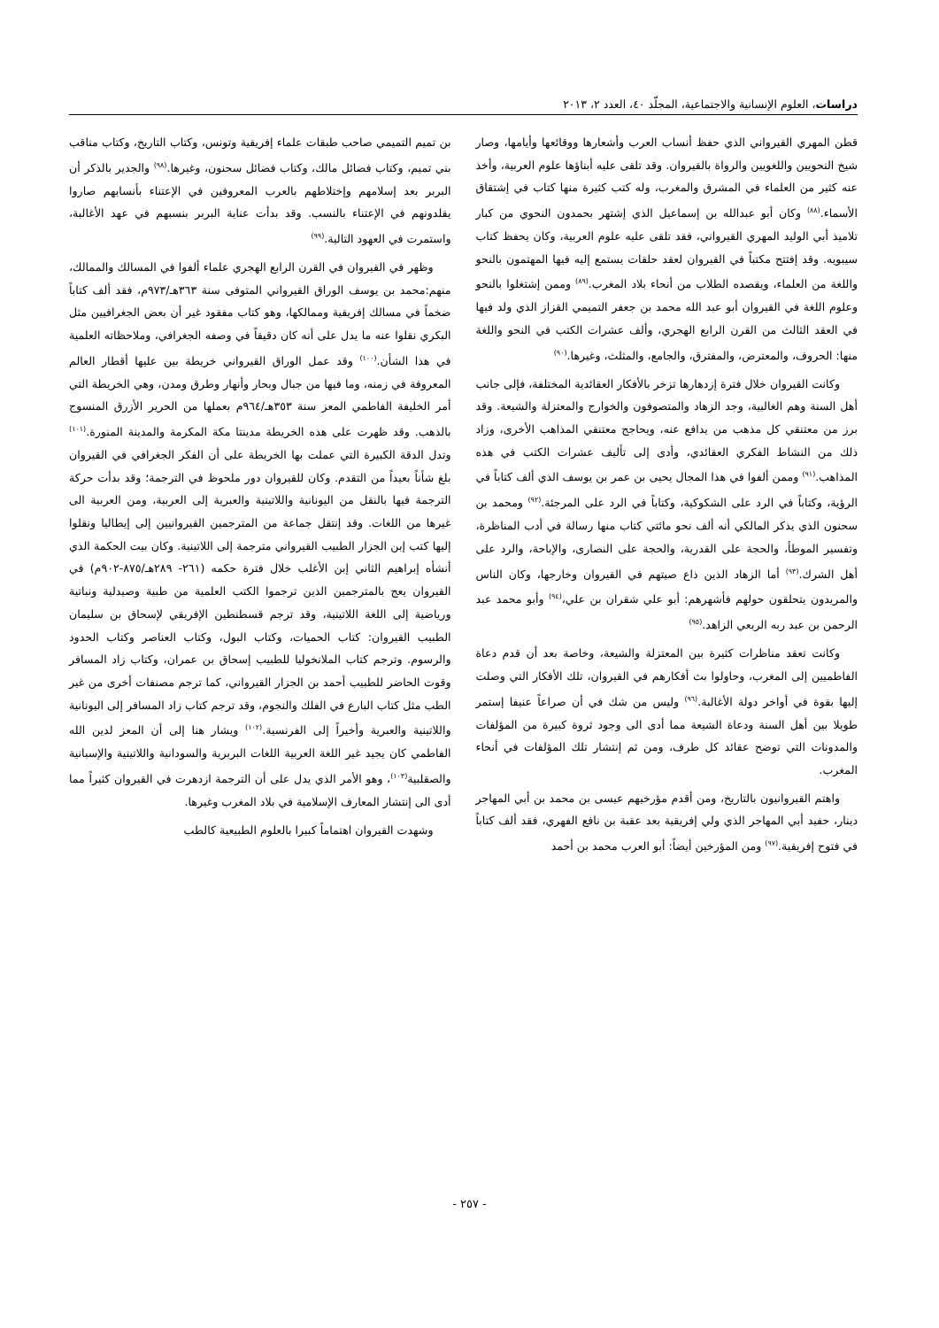دراسات، العلوم الإنسانية والاجتماعية، المجلّد ٤٠، العدد ٢، ٢٠١٣
قطن المهري القيرواني الذي حفظ أنساب العرب وأشعارها ووقائعها وأيامها، وصار شيخ النحويين واللغويين والرواة بالقيروان. وقد تلقى عليه أبناؤها علوم العربية، وأخذ عنه كثير من العلماء في المشرق والمغرب، وله كتب كثيرة منها كتاب في إشتقاق الأسماء.<sup>(٨٨)</sup> وكان أبو عبدالله بن إسماعيل الذي إشتهر بحمدون النحوي من كبار تلاميذ أبي الوليد المهري القيرواني، فقد تلقى عليه علوم العربية، وكان يحفظ كتاب سيبويه. وقد إفتتح مكتباً في القيروان لعقد حلقات يستمع إليه فيها المهتمون بالنحو واللغة من العلماء، ويقصده الطلاب من أنحاء بلاد المغرب.<sup>(٨٩)</sup> وممن إشتغلوا بالنحو وعلوم اللغة في القيروان أبو عبد الله محمد بن جعفر التميمي القزاز الذي ولد فيها في العقد الثالث من القرن الرابع الهجري، وألف عشرات الكتب في النحو واللغة منها: الحروف، والمعترض، والمفترق، والجامع، والمثلث، وغيرها.<sup>(٩٠)</sup>
وكانت القيروان خلال فترة إزدهارها تزخر بالأفكار العقائدية المختلفة، فإلى جانب أهل السنة وهم الغالبية، وجد الزهاد والمتصوفون والخوارج والمعتزلة والشيعة. وقد برز من معتنقي كل مذهب من يدافع عنه، ويحاجج معتنقي المذاهب الأخرى، وزاد ذلك من النشاط الفكري العقائدي، وأدى إلى تأليف عشرات الكتب في هذه المذاهب.<sup>(٩١)</sup> وممن ألفوا في هذا المجال يحيى بن عمر بن يوسف الذي ألف كتاباً في الرؤية، وكتاباً في الرد على الشكوكية، وكتاباً في الرد على المرجئة.<sup>(٩٢)</sup> ومحمد بن سحنون الذي يذكر المالكي أنه ألف نحو مائتي كتاب منها رسالة في أدب المناظرة، وتفسير الموطأ، والحجة على القدرية، والحجة على النصارى، والإباحة، والرد على أهل الشرك.<sup>(٩٣)</sup> أما الزهاد الذين ذاع صيتهم في القيروان وخارجها، وكان الناس والمريدون يتحلقون حولهم فأشهرهم: أبو علي شقران بن علي،<sup>(٩٤)</sup> وأبو محمد عبد الرحمن بن عبد ربه الربعي الزاهد.<sup>(٩٥)</sup>
وكانت تعقد مناظرات كثيرة بين المعتزلة والشيعة، وخاصة بعد أن قدم دعاة الفاطميين إلى المغرب، وحاولوا بث أفكارهم في القيروان، تلك الأفكار التي وصلت إليها بقوة في أواخر دولة الأغالبة.<sup>(٩٦)</sup> وليس من شك في أن صراعاً عنيفا إستمر طويلا بين أهل السنة ودعاة الشيعة مما أدى الى وجود ثروة كبيرة من المؤلفات والمدونات التي توضح عقائد كل طرف، ومن ثم إنتشار تلك المؤلفات في أنحاء المغرب.
واهتم القيروانيون بالتاريخ، ومن أقدم مؤرخيهم عيسى بن محمد بن أبي المهاجر دينار، حفيد أبي المهاجر الذي ولي إفريقية بعد عقبة بن نافع الفهري، فقد ألف كتاباً في فتوح إفريقية.<sup>(٩٧)</sup> ومن المؤرخين أيضاً: أبو العرب محمد بن أحمد
بن تميم التميمي صاحب طبقات علماء إفريقية وتونس، وكتاب التاريخ، وكتاب مناقب بني تميم، وكتاب فضائل مالك، وكتاب فضائل سحنون، وغيرها.<sup>(٩٨)</sup> والجدير بالذكر أن البربر بعد إسلامهم وإختلاطهم بالعرب المعروفين في الإعتناء بأنسابهم صاروا يقلدونهم في الإعتناء بالنسب. وقد بدأت عناية البربر بنسبهم في عهد الأغالبة، واستمرت في العهود التالية.<sup>(٩٩)</sup>
وظهر في القيروان في القرن الرابع الهجري علماء ألفوا في المسالك والممالك، منهم:محمد بن يوسف الوراق القيرواني المتوفى سنة ٣٦٣هـ/٩٧٣م، فقد ألف كتاباً ضخماً في مسالك إفريقية وممالكها، وهو كتاب مفقود غير أن بعض الجغرافيين مثل البكري نقلوا عنه ما يدل على أنه كان دقيقاً في وصفه الجغرافي، وملاحظاته العلمية في هذا الشأن.<sup>(١٠٠)</sup> وقد عمل الوراق القيرواني خريطة بين عليها أقطار العالم المعروفة في زمنه، وما فيها من جبال وبحار وأنهار وطرق ومدن، وهي الخريطة التي أمر الخليفة الفاطمي المعز سنة ٣٥٣هـ/٩٦٤م بعملها من الحرير الأزرق المنسوج بالذهب. وقد ظهرت على هذه الخريطة مدينتا مكة المكرمة والمدينة المنورة.<sup>(١٠١)</sup> وتدل الدقة الكبيرة التي عملت بها الخريطة على أن الفكر الجغرافي في القيروان بلغ شأناً بعيداً من التقدم. وكان للقيروان دور ملحوظ في الترجمة؛ وقد بدأت حركة الترجمة فيها بالنقل من اليونانية واللاتينية والعبرية إلى العربية، ومن العربية الى غيرها من اللغات. وقد إنتقل جماعة من المترجمين القيروانيين إلى إيطاليا ونقلوا إليها كتب إبن الجزار الطبيب القيرواني مترجمة إلى اللاتينية. وكان بيت الحكمة الذي أنشأه إبراهيم الثاني إبن الأغلب خلال فترة حكمه (٢٦١- ٢٨٩هـ/٨٧٥-٩٠٢م) في القيروان يعج بالمترجمين الذين ترجموا الكتب العلمية من طبية وصيدلية ونباتية ورياضية إلى اللغة اللاتينية، وقد ترجم قسطنطين الإفريقي لإسحاق بن سليمان الطبيب القيروان: كتاب الحميات، وكتاب البول، وكتاب العناصر وكتاب الحدود والرسوم. وترجم كتاب الملانخوليا للطبيب إسحاق بن عمران، وكتاب زاد المسافر وقوت الحاضر للطبيب أحمد بن الجزار القيرواني، كما ترجم مصنفات أخرى من غير الطب مثل كتاب البارع في الفلك والنجوم، وقد ترجم كتاب زاد المسافر إلى اليونانية واللاتينية والعبرية وأخيراً إلى الفرنسية.<sup>(١٠٢)</sup> ويشار هنا إلى أن المعز لدين الله الفاطمي كان يجيد غير اللغة العربية اللغات البربرية والسودانية واللاتينية والإسبانية والصقلبية<sup>(١٠٣)</sup>، وهو الأمر الذي يدل على أن الترجمة ازدهرت في القيروان كثيراً مما أدى الى إنتشار المعارف الإسلامية في بلاد المغرب وغيرها.
وشهدت القيروان اهتماماً كبيرا بالعلوم الطبيعية كالطب
- ٢٥٧ -